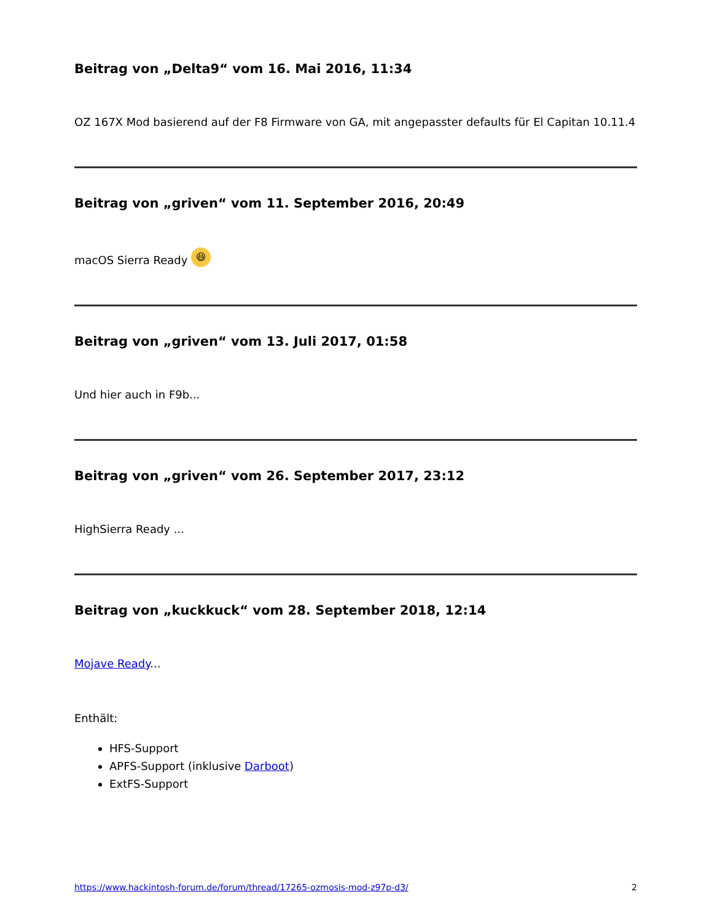Beitrag von „Delta9“ vom 16. Mai 2016, 11:34
OZ 167X Mod basierend auf der F8 Firmware von GA, mit angepasster defaults für El Capitan 10.11.4
Beitrag von „griven“ vom 11. September 2016, 20:49
macOS Sierra Ready 😆
Beitrag von „griven“ vom 13. Juli 2017, 01:58
Und hier auch in F9b...
Beitrag von „griven“ vom 26. September 2017, 23:12
HighSierra Ready ...
Beitrag von „kuckkuck“ vom 28. September 2018, 12:14
Mojave Ready...
Enthält:
HFS-Support
APFS-Support (inklusive Darboot)
ExtFS-Support
https://www.hackintosh-forum.de/forum/thread/17265-ozmosis-mod-z97p-d3/ 2